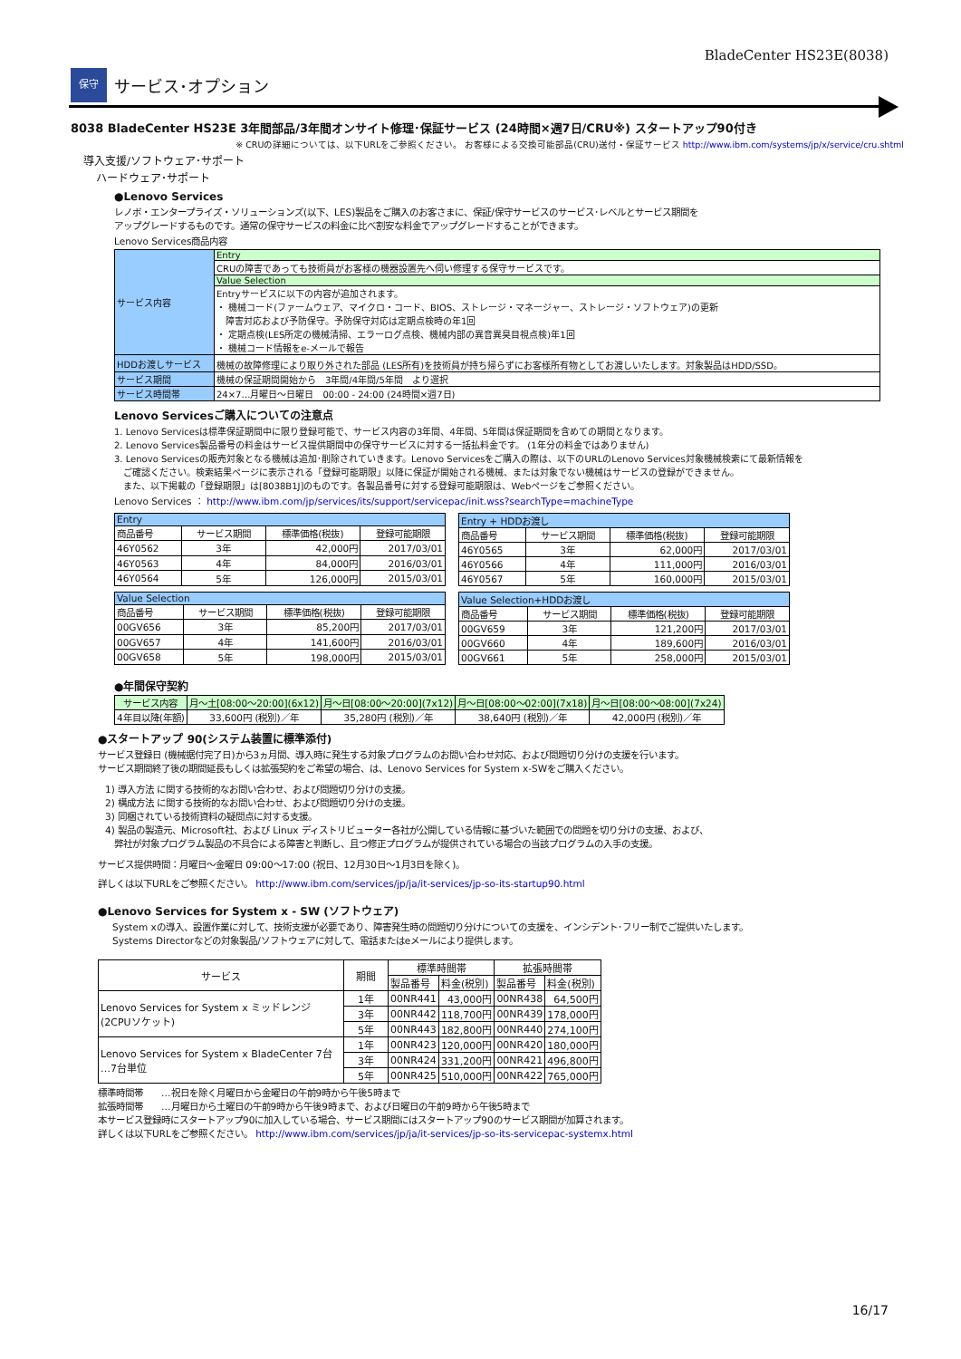BladeCenter HS23E(8038)
保守
サービス･オプション
8038 BladeCenter HS23E 3年間部品/3年間オンサイト修理･保証サービス (24時間×週7日/CRU※) スタートアップ90付き
※ CRUの詳細については、以下URLをご参照ください。 お客様による交換可能部品(CRU)送付・保証サービス http://www.ibm.com/systems/jp/x/service/cru.shtml
導入支援/ソフトウェア･サポート
ハードウェア･サポート
●Lenovo Services
レノボ・エンタープライズ・ソリューションズ(以下、LES)製品をご購入のお客さまに、保証/保守サービスのサービス･レベルとサービス期間を
アップグレードするものです。通常の保守サービスの料金に比べ割安な料金でアップグレードすることができます。
Lenovo Services商品内容
| サービス内容 | Entry |
| | CRUの障害であっても技術員がお客様の機器設置先へ伺い修理する保守サービスです。 |
| | Value Selection |
| | Entryサービスに以下の内容が追加されます。 ・ 機械コード(ファームウェア、マイクロ・コード、BIOS、ストレージ・マネージャー、ストレージ・ソフトウェア)の更新 障害対応および予防保守。予防保守対応は定期点検時の年1回 ・ 定期点検(LES所定の機械清掃、エラーログ点検、機械内部の異音異臭目視点検)年1回 ・ 機械コード情報をe-メールで報告 |
| HDDお渡しサービス | 機械の故障修理により取り外された部品 (LES所有)を技術員が持ち帰らずにお客様所有物としてお渡しいたします。対象製品はHDD/SSD。 |
| サービス期間 | 機械の保証期間開始から 3年間/4年間/5年間 より選択 |
| サービス時間帯 | 24×7…月曜日～日曜日 00:00 - 24:00 (24時間×週7日) |
Lenovo Servicesご購入についての注意点
1. Lenovo Servicesは標準保証期間中に限り登録可能で、サービス内容の3年間、4年間、5年間は保証期間を含めての期間となります。
2. Lenovo Services製品番号の料金はサービス提供期間中の保守サービスに対する一括払料金です。 (1年分の料金ではありません)
3. Lenovo Servicesの販売対象となる機械は追加･削除されていきます。Lenovo Servicesをご購入の際は、以下のURLのLenovo Services対象機械検索にて最新情報を
　ご確認ください。検索結果ページに表示される「登録可能期限」以降に保証が開始される機械、または対象でない機械はサービスの登録ができません。
　また、以下掲載の「登録期限」は[8038B1J]のものです。各製品番号に対する登録可能期限は、Webページをご参照ください。
Lenovo Services ： http://www.ibm.com/jp/services/its/support/servicepac/init.wss?searchType=machineType
| Entry | | | |
| 商品番号 | サービス期間 | 標準価格(税抜) | 登録可能期限 |
| 46Y0562 | 3年 | 42,000円 | 2017/03/01 |
| 46Y0563 | 4年 | 84,000円 | 2016/03/01 |
| 46Y0564 | 5年 | 126,000円 | 2015/03/01 |
| Entry + HDDお渡し | | | |
| 商品番号 | サービス期間 | 標準価格(税抜) | 登録可能期限 |
| 46Y0565 | 3年 | 62,000円 | 2017/03/01 |
| 46Y0566 | 4年 | 111,000円 | 2016/03/01 |
| 46Y0567 | 5年 | 160,000円 | 2015/03/01 |
| Value Selection | | | |
| 商品番号 | サービス期間 | 標準価格(税抜) | 登録可能期限 |
| 00GV656 | 3年 | 85,200円 | 2017/03/01 |
| 00GV657 | 4年 | 141,600円 | 2016/03/01 |
| 00GV658 | 5年 | 198,000円 | 2015/03/01 |
| Value Selection+HDDお渡し | | | |
| 商品番号 | サービス期間 | 標準価格(税抜) | 登録可能期限 |
| 00GV659 | 3年 | 121,200円 | 2017/03/01 |
| 00GV660 | 4年 | 189,600円 | 2016/03/01 |
| 00GV661 | 5年 | 258,000円 | 2015/03/01 |
●年間保守契約
| サービス内容 | 月～土[08:00～20:00](6x12) | 月～日[08:00～20:00](7x12) | 月～日[08:00～02:00](7x18) | 月～日[08:00～08:00](7x24) |
| 4年目以降(年額) | 33,600円 (税別)／年 | 35,280円 (税別)／年 | 38,640円 (税別)／年 | 42,000円 (税別)／年 |
●スタートアップ 90(システム装置に標準添付)
サービス登録日 (機械据付完了日)から3ヵ月間、導入時に発生する対象プログラムのお問い合わせ対応、および問題切り分けの支援を行います。
サービス期間終了後の期間延長もしくは拡張契約をご希望の場合、は、Lenovo Services for System x-SWをご購入ください。
1) 導入方法 に関する技術的なお問い合わせ、および問題切り分けの支援。
2) 構成方法 に関する技術的なお問い合わせ、および問題切り分けの支援。
3) 同梱されている技術資料の疑問点に対する支援。
4) 製品の製造元、Microsoft社、および Linux ディストリビューター各社が公開している情報に基づいた範囲での問題を切り分けの支援、および、
　弊社が対象プログラム製品の不具合による障害と判断し、且つ修正プログラムが提供されている場合の当該プログラムの入手の支援。
サービス提供時間：月曜日～金曜日 09:00～17:00 (祝日、12月30日～1月3日を除く)。
詳しくは以下URLをご参照ください。 http://www.ibm.com/services/jp/ja/it-services/jp-so-its-startup90.html
●Lenovo Services for System x - SW (ソフトウェア)
System xの導入、設置作業に対して、技術支援が必要であり、障害発生時の問題切り分けについての支援を、インシデント･フリー制でご提供いたします。
Systems Directorなどの対象製品/ソフトウェアに対して、電話またはeメールにより提供します。
| サービス | 期間 | 標準時間帯 | | 拡張時間帯 | |
| | | 製品番号 | 料金(税別) | 製品番号 | 料金(税別) |
| Lenovo Services for System x ミッドレンジ (2CPUソケット) | 1年 | 00NR441 | 43,000円 | 00NR438 | 64,500円 |
| | 3年 | 00NR442 | 118,700円 | 00NR439 | 178,000円 |
| | 5年 | 00NR443 | 182,800円 | 00NR440 | 274,100円 |
| Lenovo Services for System x BladeCenter 7台 …7台単位 | 1年 | 00NR423 | 120,000円 | 00NR420 | 180,000円 |
| | 3年 | 00NR424 | 331,200円 | 00NR421 | 496,800円 |
| | 5年 | 00NR425 | 510,000円 | 00NR422 | 765,000円 |
標準時間帯　　…祝日を除く月曜日から金曜日の午前9時から午後5時まで
拡張時間帯　　…月曜日から土曜日の午前9時から午後9時まで、および日曜日の午前9時から午後5時まで
本サービス登録時にスタートアップ90に加入している場合、サービス期間にはスタートアップ90のサービス期間が加算されます。
詳しくは以下URLをご参照ください。 http://www.ibm.com/services/jp/ja/it-services/jp-so-its-servicepac-systemx.html
16/17